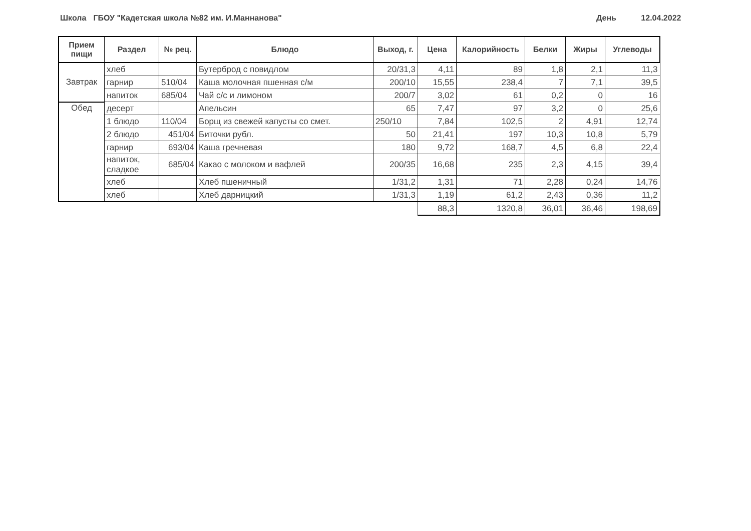Школа
ГБОУ "Кадетская школа №82 им. И.Маннанова" День 12.04.2022
| Прием пищи | Раздел | № рец. | Блюдо | Выход, г. | Цена | Калорийность | Белки | Жиры | Углеводы |
| --- | --- | --- | --- | --- | --- | --- | --- | --- | --- |
| Завтрак | хлеб | | Бутерброд с повидлом | 20/31,3 | 4,11 | 89 | 1,8 | 2,1 | 11,3 |
| | гарнир | 510/04 | Каша молочная пшенная с/м | 200/10 | 15,55 | 238,4 | 7 | 7,1 | 39,5 |
| | напиток | 685/04 | Чай с/с и лимоном | 200/7 | 3,02 | 61 | 0,2 | 0 | 16 |
| Обед | десерт | | Апельсин | 65 | 7,47 | 97 | 3,2 | 0 | 25,6 |
| | 1 блюдо | 110/04 | Борщ из свежей капусты со смет. | 250/10 | 7,84 | 102,5 | 2 | 4,91 | 12,74 |
| | 2 блюдо | 451/04 | Биточки рубл. | 50 | 21,41 | 197 | 10,3 | 10,8 | 5,79 |
| | гарнир | 693/04 | Каша гречневая | 180 | 9,72 | 168,7 | 4,5 | 6,8 | 22,4 |
| | напиток, сладкое | 685/04 | Какао с молоком и вафлей | 200/35 | 16,68 | 235 | 2,3 | 4,15 | 39,4 |
| | хлеб | | Хлеб пшеничный | 1/31,2 | 1,31 | 71 | 2,28 | 0,24 | 14,76 |
| | хлеб | | Хлеб дарницкий | 1/31,3 | 1,19 | 61,2 | 2,43 | 0,36 | 11,2 |
| | | | | | 88,3 | 1320,8 | 36,01 | 36,46 | 198,69 |